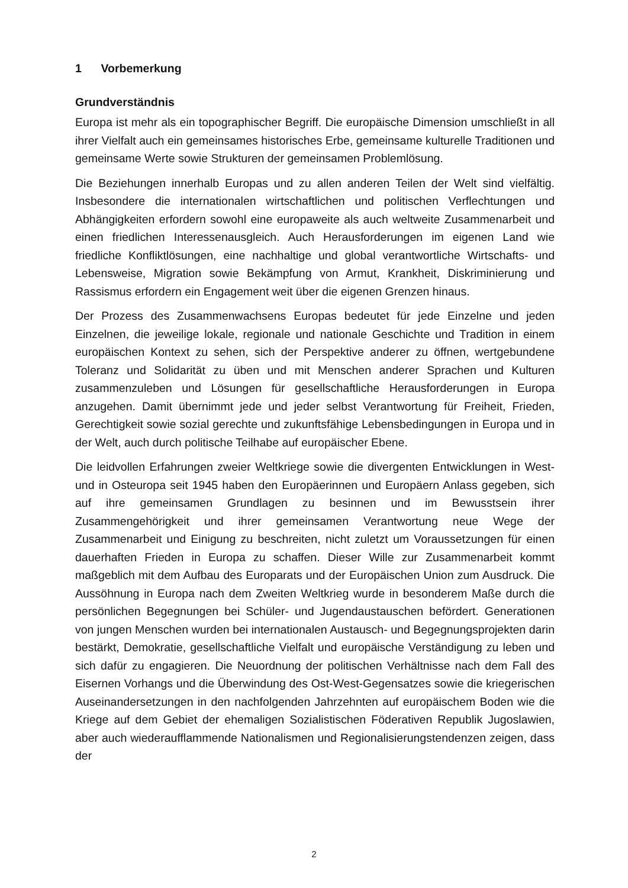1 Vorbemerkung
Grundverständnis
Europa ist mehr als ein topographischer Begriff. Die europäische Dimension umschließt in all ihrer Vielfalt auch ein gemeinsames historisches Erbe, gemeinsame kulturelle Traditionen und gemeinsame Werte sowie Strukturen der gemeinsamen Problemlösung.
Die Beziehungen innerhalb Europas und zu allen anderen Teilen der Welt sind vielfältig. Insbesondere die internationalen wirtschaftlichen und politischen Verflechtungen und Abhängigkeiten erfordern sowohl eine europaweite als auch weltweite Zusammenarbeit und einen friedlichen Interessenausgleich. Auch Herausforderungen im eigenen Land wie friedliche Konfliktlösungen, eine nachhaltige und global verantwortliche Wirtschafts- und Lebensweise, Migration sowie Bekämpfung von Armut, Krankheit, Diskriminierung und Rassismus erfordern ein Engagement weit über die eigenen Grenzen hinaus.
Der Prozess des Zusammenwachsens Europas bedeutet für jede Einzelne und jeden Einzelnen, die jeweilige lokale, regionale und nationale Geschichte und Tradition in einem europäischen Kontext zu sehen, sich der Perspektive anderer zu öffnen, wertgebundene Toleranz und Solidarität zu üben und mit Menschen anderer Sprachen und Kulturen zusammenzuleben und Lösungen für gesellschaftliche Herausforderungen in Europa anzugehen. Damit übernimmt jede und jeder selbst Verantwortung für Freiheit, Frieden, Gerechtigkeit sowie sozial gerechte und zukunftsfähige Lebensbedingungen in Europa und in der Welt, auch durch politische Teilhabe auf europäischer Ebene.
Die leidvollen Erfahrungen zweier Weltkriege sowie die divergenten Entwicklungen in West- und in Osteuropa seit 1945 haben den Europäerinnen und Europäern Anlass gegeben, sich auf ihre gemeinsamen Grundlagen zu besinnen und im Bewusstsein ihrer Zusammengehörigkeit und ihrer gemeinsamen Verantwortung neue Wege der Zusammenarbeit und Einigung zu beschreiten, nicht zuletzt um Voraussetzungen für einen dauerhaften Frieden in Europa zu schaffen. Dieser Wille zur Zusammenarbeit kommt maßgeblich mit dem Aufbau des Europarats und der Europäischen Union zum Ausdruck. Die Aussöhnung in Europa nach dem Zweiten Weltkrieg wurde in besonderem Maße durch die persönlichen Begegnungen bei Schüler- und Jugendaustauschen befördert. Generationen von jungen Menschen wurden bei internationalen Austausch- und Begegnungsprojekten darin bestärkt, Demokratie, gesellschaftliche Vielfalt und europäische Verständigung zu leben und sich dafür zu engagieren. Die Neuordnung der politischen Verhältnisse nach dem Fall des Eisernen Vorhangs und die Überwindung des Ost-West-Gegensatzes sowie die kriegerischen Auseinandersetzungen in den nachfolgenden Jahrzehnten auf europäischem Boden wie die Kriege auf dem Gebiet der ehemaligen Sozialistischen Föderativen Republik Jugoslawien, aber auch wiederaufflammende Nationalismen und Regionalisierungstendenzen zeigen, dass der
2